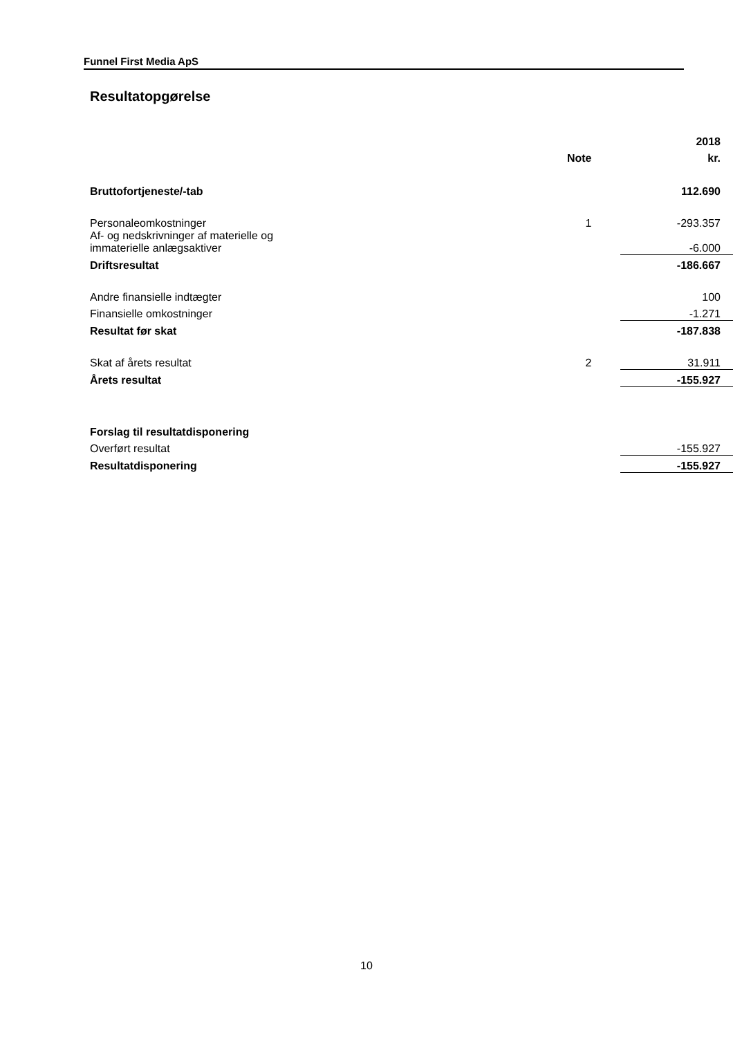Funnel First Media ApS
Resultatopgørelse
| | | | 2018 |
| --- | --- | --- | --- |
| | Note | | kr. |
| Bruttofortjeneste/-tab | | | 112.690 |
| Personaleomkostninger | 1 | | -293.357 |
| Af- og nedskrivninger af materielle og immaterielle anlægsaktiver | | | -6.000 |
| Driftsresultat | | | -186.667 |
| Andre finansielle indtægter | | | 100 |
| Finansielle omkostninger | | | -1.271 |
| Resultat før skat | | | -187.838 |
| Skat af årets resultat | 2 | | 31.911 |
| Årets resultat | | | -155.927 |
| Forslag til resultatdisponering | | | |
| Overført resultat | | | -155.927 |
| Resultatdisponering | | | -155.927 |
10